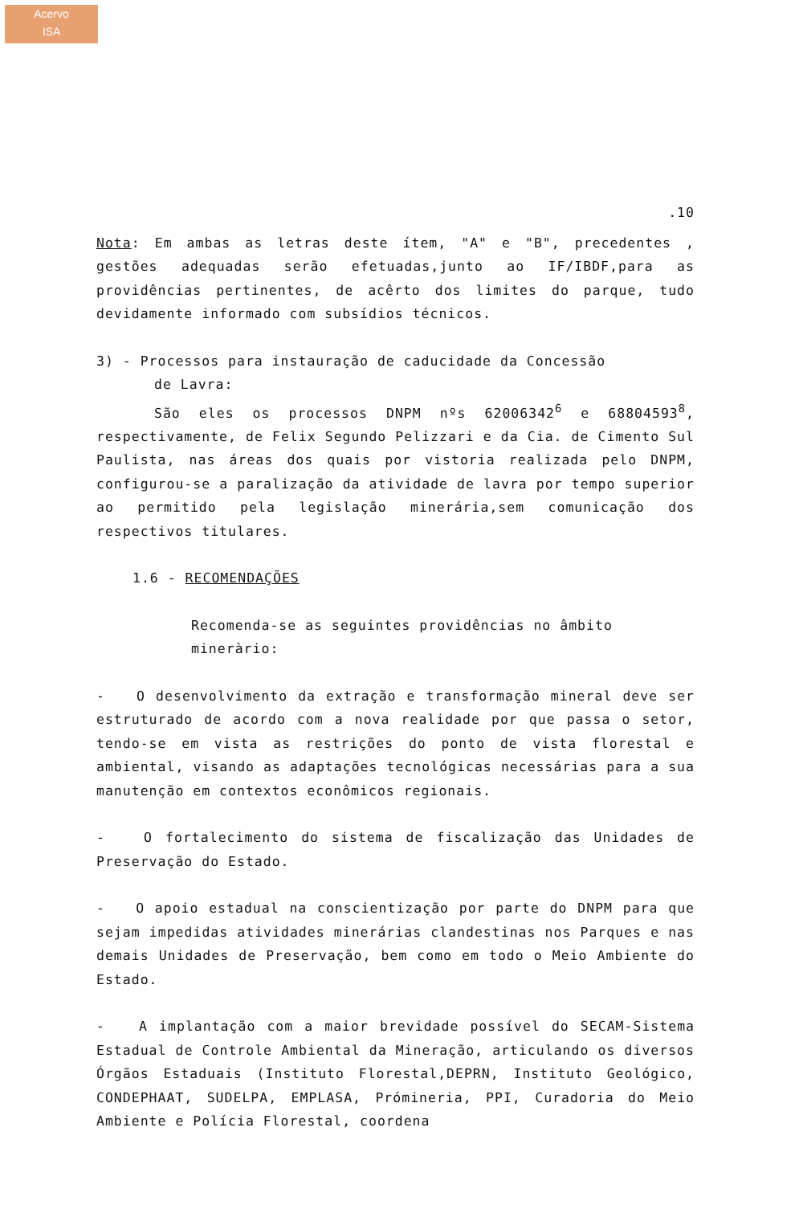Acervo
ISA
.10
Nota: Em ambas as letras deste ítem, "A" e "B", precedentes , gestões adequadas serão efetuadas,junto ao IF/IBDF,para as providências pertinentes, de acêrto dos limites do parque, tudo devidamente informado com subsídios técnicos.
3) - Processos para instauração de caducidade da Concessão
de Lavra:
São eles os processos DNPM nºs 62006342<sup>6</sup> e 68804593<sup>8</sup>, respectivamente, de Felix Segundo Pelizzari e da Cia. de Cimento Sul Paulista, nas áreas dos quais por vistoria realizada pelo DNPM, configurou-se a paralização da atividade de lavra por tempo superior ao permitido pela legislação minerária,sem comunicação dos respectivos titulares.
1.6 - RECOMENDAÇÕES
Recomenda-se as seguintes providências no âmbito mineràrio:
- O desenvolvimento da extração e transformação mineral deve ser estruturado de acordo com a nova realidade por que passa o setor, tendo-se em vista as restrições do ponto de vista florestal e ambiental, visando as adaptações tecnológicas necessárias para a sua manutenção em contextos econômicos regionais.
- O fortalecimento do sistema de fiscalização das Unidades de Preservação do Estado.
- O apoio estadual na conscientização por parte do DNPM para que sejam impedidas atividades minerárias clandestinas nos Parques e nas demais Unidades de Preservação, bem como em todo o Meio Ambiente do Estado.
- A implantação com a maior brevidade possível do SECAM-Sistema Estadual de Controle Ambiental da Mineração, articulando os diversos Órgãos Estaduais (Instituto Florestal,DEPRN, Instituto Geológico, CONDEPHAAT, SUDELPA, EMPLASA, Prómineria, PPI, Curadoria do Meio Ambiente e Polícia Florestal, coordena